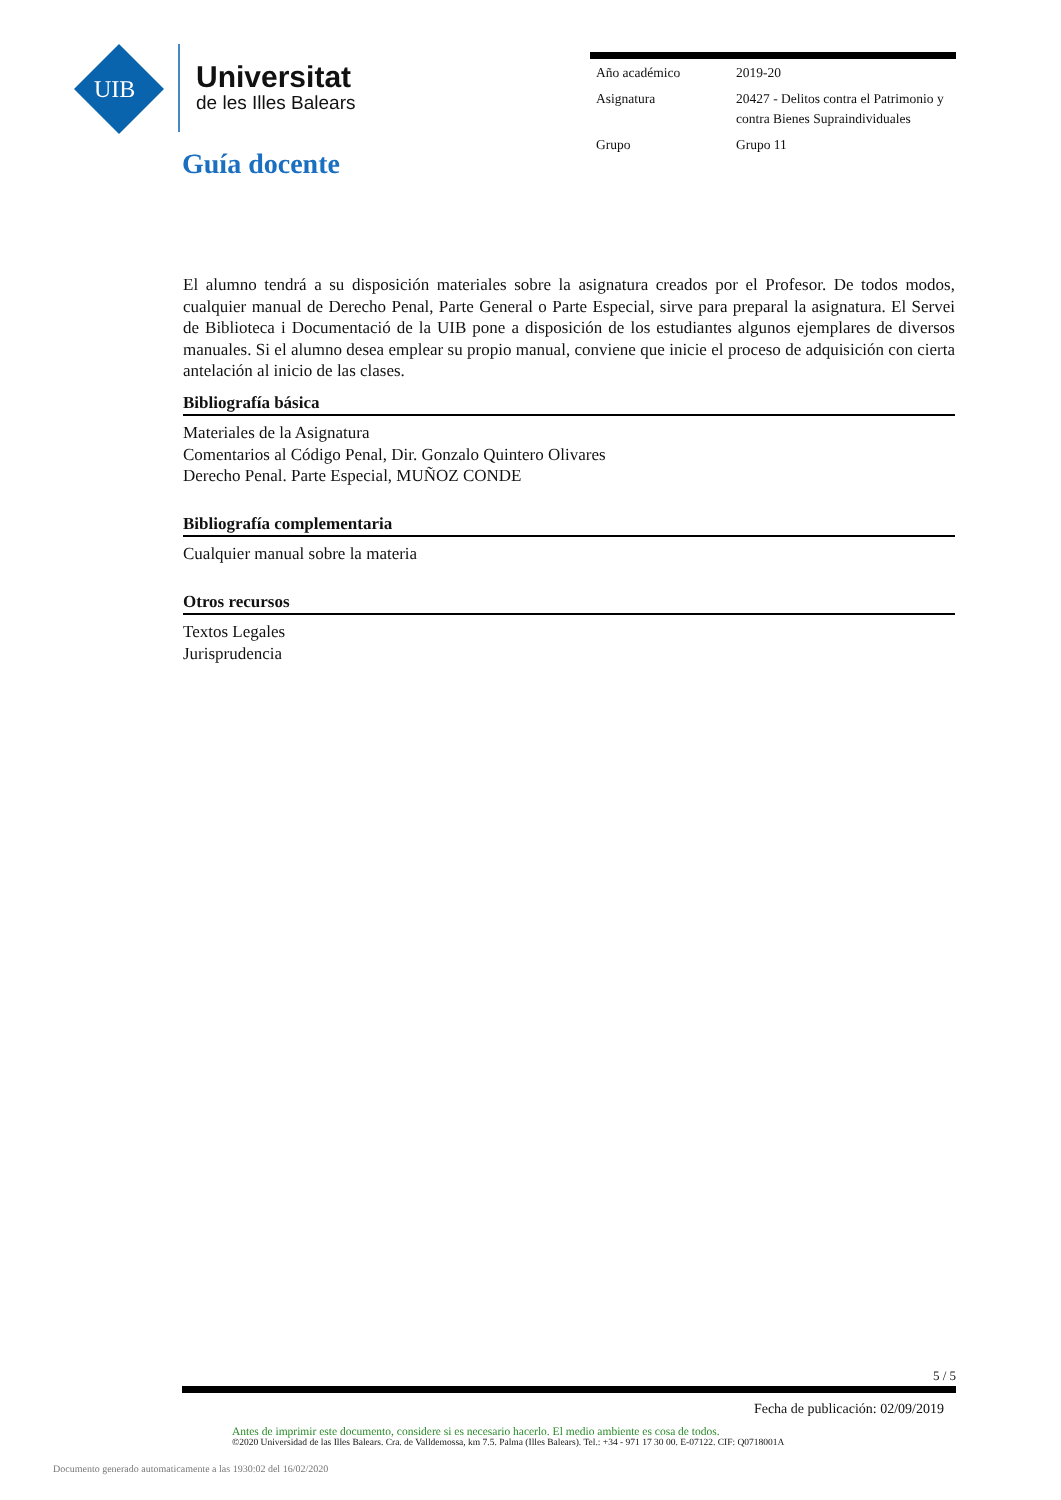UIB
Universitat
de les Illes Balears
| Año académico | 2019-20 |
| Asignatura | 20427 - Delitos contra el Patrimonio y contra Bienes Supraindividuales |
| Grupo | Grupo 11 |
Guía docente
El alumno tendrá a su disposición materiales sobre la asignatura creados por el Profesor. De todos modos, cualquier manual de Derecho Penal, Parte General o Parte Especial, sirve para preparal la asignatura. El Servei de Biblioteca i Documentació de la UIB pone a disposición de los estudiantes algunos ejemplares de diversos manuales. Si el alumno desea emplear su propio manual, conviene que inicie el proceso de adquisición con cierta antelación al inicio de las clases.
Bibliografía básica
Materiales de la Asignatura
Comentarios al Código Penal, Dir. Gonzalo Quintero Olivares
Derecho Penal. Parte Especial, MUÑOZ CONDE
Bibliografía complementaria
Cualquier manual sobre la materia
Otros recursos
Textos Legales
Jurisprudencia
5 / 5
Fecha de publicación: 02/09/2019
Antes de imprimir este documento, considere si es necesario hacerlo. El medio ambiente es cosa de todos.
©2020 Universidad de las Illes Balears. Cra. de Valldemossa, km 7.5. Palma (Illes Balears). Tel.: +34 - 971 17 30 00. E-07122. CIF: Q0718001A
Documento generado automaticamente a las 1930:02 del 16/02/2020